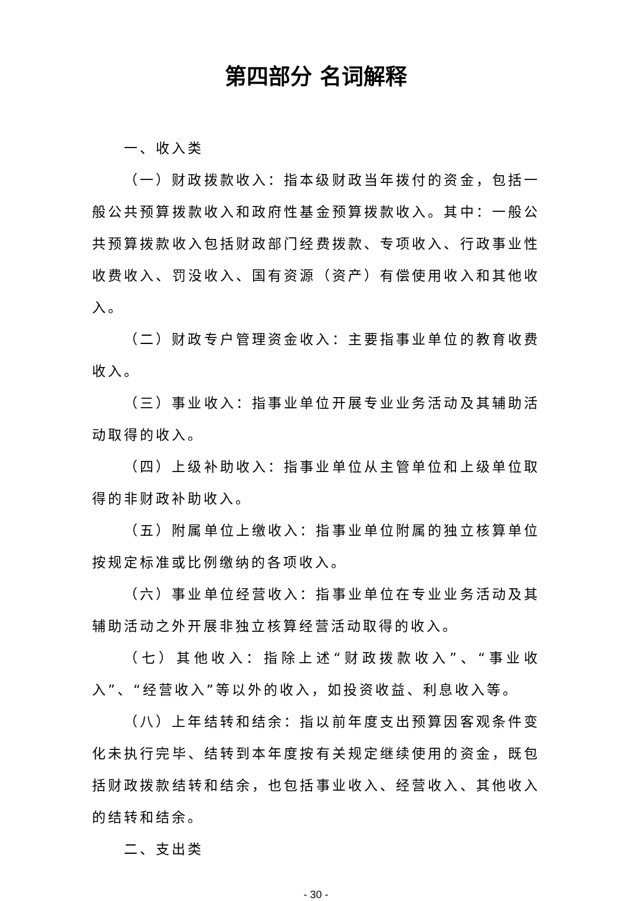第四部分 名词解释
一、收入类
（一）财政拨款收入：指本级财政当年拨付的资金，包括一般公共预算拨款收入和政府性基金预算拨款收入。其中：一般公共预算拨款收入包括财政部门经费拨款、专项收入、行政事业性收费收入、罚没收入、国有资源（资产）有偿使用收入和其他收入。
（二）财政专户管理资金收入：主要指事业单位的教育收费收入。
（三）事业收入：指事业单位开展专业业务活动及其辅助活动取得的收入。
（四）上级补助收入：指事业单位从主管单位和上级单位取得的非财政补助收入。
（五）附属单位上缴收入：指事业单位附属的独立核算单位按规定标准或比例缴纳的各项收入。
（六）事业单位经营收入：指事业单位在专业业务活动及其辅助活动之外开展非独立核算经营活动取得的收入。
（七）其他收入：指除上述“财政拨款收入”、“事业收入”、“经营收入”等以外的收入，如投资收益、利息收入等。
（八）上年结转和结余：指以前年度支出预算因客观条件变化未执行完毕、结转到本年度按有关规定继续使用的资金，既包括财政拨款结转和结余，也包括事业收入、经营收入、其他收入的结转和结余。
二、支出类
- 30 -